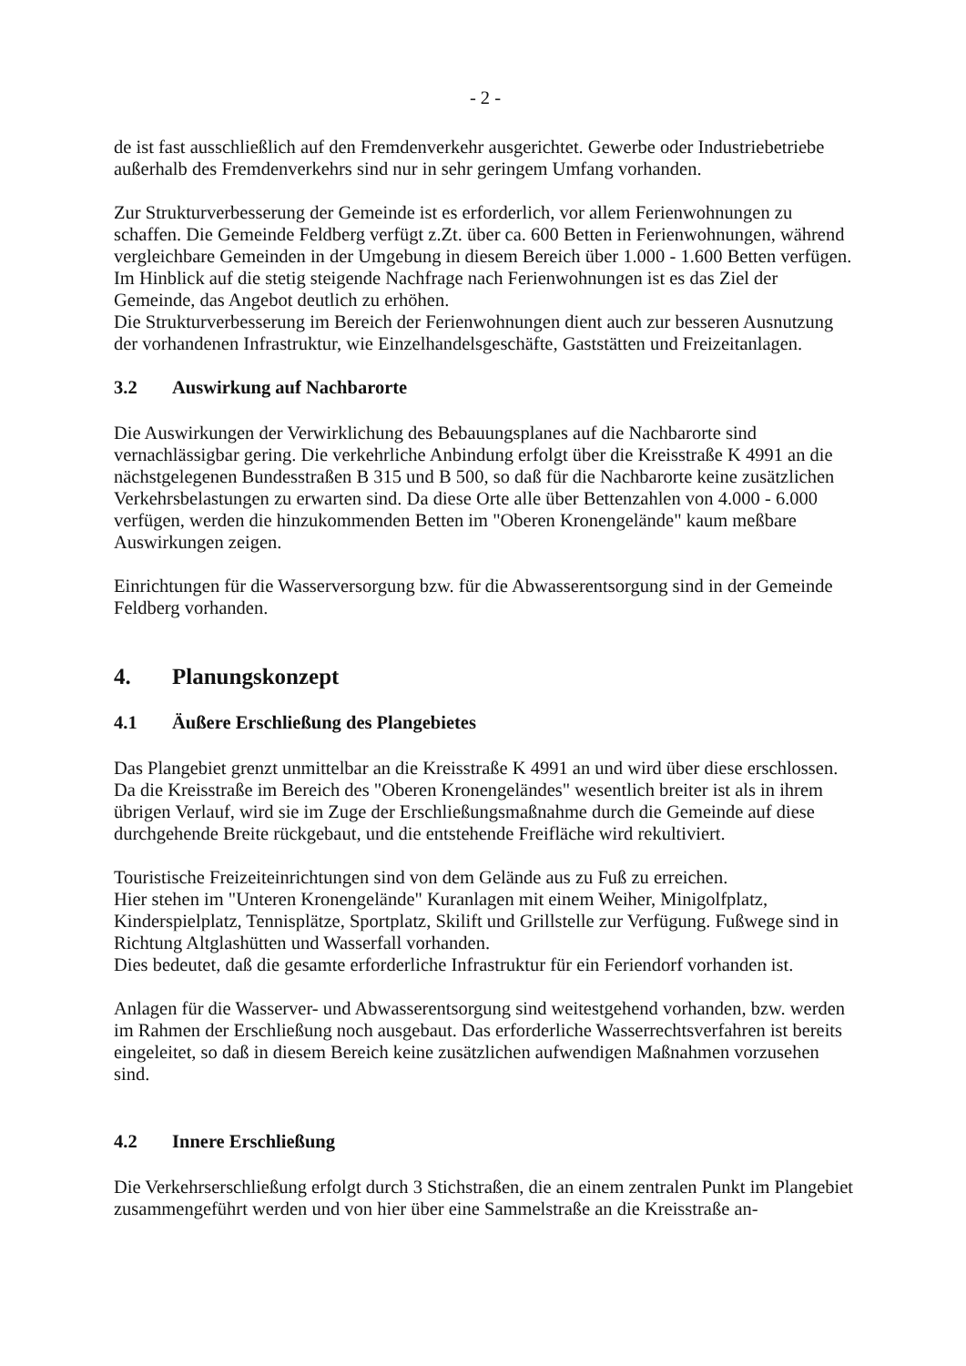- 2 -
de ist fast ausschließlich auf den Fremdenverkehr ausgerichtet. Gewerbe oder Industriebetriebe außerhalb des Fremdenverkehrs sind nur in sehr geringem Umfang vorhanden.
Zur Strukturverbesserung der Gemeinde ist es erforderlich, vor allem Ferienwohnungen zu schaffen. Die Gemeinde Feldberg verfügt z.Zt. über ca. 600 Betten in Ferienwohnungen, während vergleichbare Gemeinden in der Umgebung in diesem Bereich über 1.000 - 1.600 Betten verfügen.
Im Hinblick auf die stetig steigende Nachfrage nach Ferienwohnungen ist es das Ziel der Gemeinde, das Angebot deutlich zu erhöhen.
Die Strukturverbesserung im Bereich der Ferienwohnungen dient auch zur besseren Ausnutzung der vorhandenen Infrastruktur, wie Einzelhandelsgeschäfte, Gaststätten und Freizeitanlagen.
3.2 Auswirkung auf Nachbarorte
Die Auswirkungen der Verwirklichung des Bebauungsplanes auf die Nachbarorte sind vernachlässigbar gering. Die verkehrliche Anbindung erfolgt über die Kreisstraße K 4991 an die nächstgelegenen Bundesstraßen B 315 und B 500, so daß für die Nachbarorte keine zusätzlichen Verkehrsbelastungen zu erwarten sind. Da diese Orte alle über Bettenzahlen von 4.000 - 6.000 verfügen, werden die hinzukommenden Betten im "Oberen Kronengelände" kaum meßbare Auswirkungen zeigen.
Einrichtungen für die Wasserversorgung bzw. für die Abwasserentsorgung sind in der Gemeinde Feldberg vorhanden.
4. Planungskonzept
4.1 Äußere Erschließung des Plangebietes
Das Plangebiet grenzt unmittelbar an die Kreisstraße K 4991 an und wird über diese erschlossen. Da die Kreisstraße im Bereich des "Oberen Kronengeländes" wesentlich breiter ist als in ihrem übrigen Verlauf, wird sie im Zuge der Erschließungsmaßnahme durch die Gemeinde auf diese durchgehende Breite rückgebaut, und die entstehende Freifläche wird rekultiviert.
Touristische Freizeiteinrichtungen sind von dem Gelände aus zu Fuß zu erreichen.
Hier stehen im "Unteren Kronengelände" Kuranlagen mit einem Weiher, Minigolfplatz, Kinderspielplatz, Tennisplätze, Sportplatz, Skilift und Grillstelle zur Verfügung. Fußwege sind in Richtung Altglashütten und Wasserfall vorhanden.
Dies bedeutet, daß die gesamte erforderliche Infrastruktur für ein Feriendorf vorhanden ist.
Anlagen für die Wasserver- und Abwasserentsorgung sind weitestgehend vorhanden, bzw. werden im Rahmen der Erschließung noch ausgebaut. Das erforderliche Wasserrechtsverfahren ist bereits eingeleitet, so daß in diesem Bereich keine zusätzlichen aufwendigen Maßnahmen vorzusehen sind.
4.2 Innere Erschließung
Die Verkehrserschließung erfolgt durch 3 Stichstraßen, die an einem zentralen Punkt im Plangebiet zusammengeführt werden und von hier über eine Sammelstraße an die Kreisstraße an-